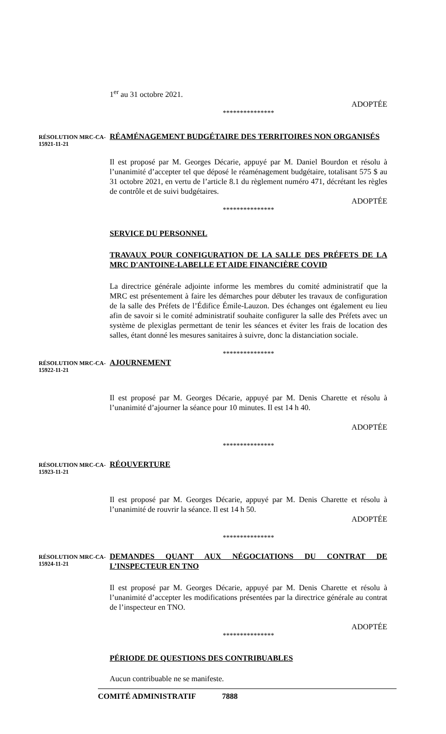1<sup>er</sup> au 31 octobre 2021.
ADOPTÉE
***************
RÉSOLUTION MRC-CA- 15921-11-21
RÉAMÉNAGEMENT BUDGÉTAIRE DES TERRITOIRES NON ORGANISÉS
Il est proposé par M. Georges Décarie, appuyé par M. Daniel Bourdon et résolu à l’unanimité d’accepter tel que déposé le réaménagement budgétaire, totalisant 575 $ au 31 octobre 2021, en vertu de l’article 8.1 du règlement numéro 471, décrétant les règles de contrôle et de suivi budgétaires.
ADOPTÉE
***************
SERVICE DU PERSONNEL
TRAVAUX POUR CONFIGURATION DE LA SALLE DES PRÉFETS DE LA MRC D'ANTOINE-LABELLE ET AIDE FINANCIÈRE COVID
La directrice générale adjointe informe les membres du comité administratif que la MRC est présentement à faire les démarches pour débuter les travaux de configuration de la salle des Préfets de l’Édifice Émile-Lauzon. Des échanges ont également eu lieu afin de savoir si le comité administratif souhaite configurer la salle des Préfets avec un système de plexiglas permettant de tenir les séances et éviter les frais de location des salles, étant donné les mesures sanitaires à suivre, donc la distanciation sociale.
***************
RÉSOLUTION MRC-CA- 15922-11-21
AJOURNEMENT
Il est proposé par M. Georges Décarie, appuyé par M. Denis Charette et résolu à l’unanimité d’ajourner la séance pour 10 minutes. Il est 14 h 40.
ADOPTÉE
***************
RÉSOLUTION MRC-CA- 15923-11-21
RÉOUVERTURE
Il est proposé par M. Georges Décarie, appuyé par M. Denis Charette et résolu à l’unanimité de rouvrir la séance. Il est 14 h 50.
ADOPTÉE
***************
RÉSOLUTION MRC-CA- 15924-11-21
DEMANDES QUANT AUX NÉGOCIATIONS DU CONTRAT DE L’INSPECTEUR EN TNO
Il est proposé par M. Georges Décarie, appuyé par M. Denis Charette et résolu à l’unanimité d’accepter les modifications présentées par la directrice générale au contrat de l’inspecteur en TNO.
ADOPTÉE
***************
PÉRIODE DE QUESTIONS DES CONTRIBUABLES
Aucun contribuable ne se manifeste.
COMITÉ ADMINISTRATIF 7888